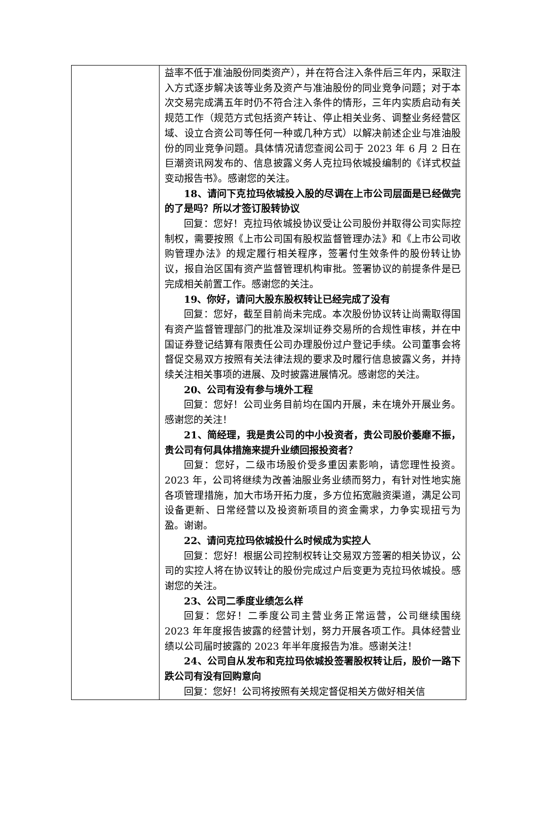| | 益率不低于准油股份同类资产），并在符合注入条件后三年内，采取注入方式逐步解决该等业务及资产与准油股份的同业竞争问题；对于本次交易完成满五年时仍不符合注入条件的情形，三年内实质启动有关规范工作（规范方式包括资产转让、停止相关业务、调整业务经营区域、设立合资公司等任何一种或几种方式）以解决前述企业与准油股份的同业竞争问题。具体情况请您查阅公司于 2023 年 6 月 2 日在巨潮资讯网发布的、信息披露义务人克拉玛依城投编制的《详式权益变动报告书》。感谢您的关注。 18、请问下克拉玛依城投入股的尽调在上市公司层面是已经做完的了是吗？所以才签订股转协议 回复：您好！克拉玛依城投协议受让公司股份并取得公司实际控制权，需要按照《上市公司国有股权监督管理办法》和《上市公司收购管理办法》的规定履行相关程序，签署付生效条件的股份转让协议，报自治区国有资产监督管理机构审批。签署协议的前提条件是已完成相关前置工作。感谢您的关注。 19、你好，请问大股东股权转让已经完成了没有 回复：您好，截至目前尚未完成。本次股份协议转让尚需取得国有资产监督管理部门的批准及深圳证券交易所的合规性审核，并在中国证券登记结算有限责任公司办理股份过户登记手续。公司董事会将督促交易双方按照有关法律法规的要求及时履行信息披露义务，并持续关注相关事项的进展、及时披露进展情况。感谢您的关注。 20、公司有没有参与境外工程 回复：您好！公司业务目前均在国内开展，未在境外开展业务。感谢您的关注！ 21、简经理，我是贵公司的中小投资者，贵公司股价萎靡不振，贵公司有何具体措施来提升业绩回报投资者？ 回复：您好，二级市场股价受多重因素影响，请您理性投资。2023 年，公司将继续为改善油服业务业绩而努力，有针对性地实施各项管理措施，加大市场开拓力度，多方位拓宽融资渠道，满足公司设备更新、日常经营以及投资新项目的资金需求，力争实现扭亏为盈。谢谢。 22、请问克拉玛依城投什么时候成为实控人 回复：您好！根据公司控制权转让交易双方签署的相关协议，公司的实控人将在协议转让的股份完成过户后变更为克拉玛依城投。感谢您的关注。 23、公司二季度业绩怎么样 回复：您好！二季度公司主营业务正常运营，公司继续围绕 2023 年年度报告披露的经营计划，努力开展各项工作。具体经营业绩以公司届时披露的 2023 年半年度报告为准。感谢关注！ 24、公司自从发布和克拉玛依城投签署股权转让后，股价一路下跌公司有没有回购意向 回复：您好！公司将按照有关规定督促相关方做好相关信 |